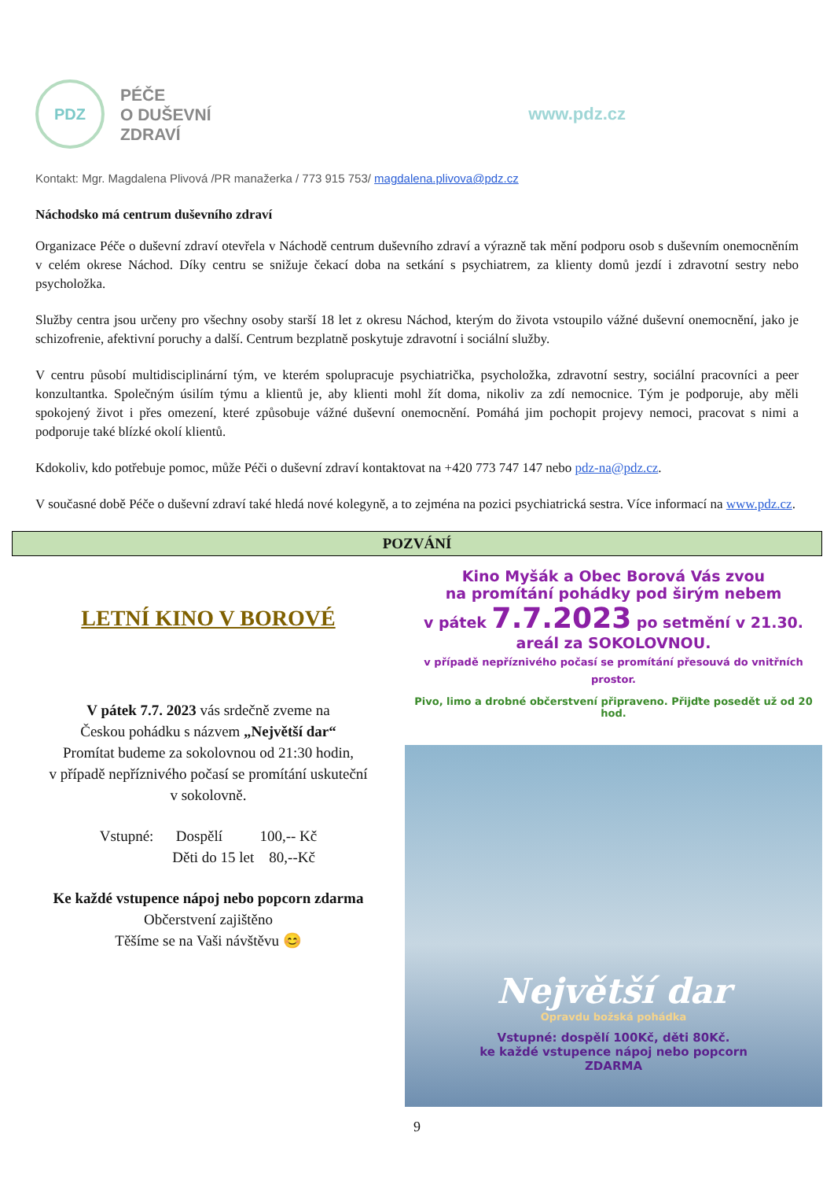PDZ
PÉČE
O DUŠEVNÍ
ZDRAVÍ
www.pdz.cz
Kontakt: Mgr. Magdalena Plivová /PR manažerka / 773 915 753/ magdalena.plivova@pdz.cz
Náchodsko má centrum duševního zdraví
Organizace Péče o duševní zdraví otevřela v Náchodě centrum duševního zdraví a výrazně tak mění podporu osob s duševním onemocněním v celém okrese Náchod. Díky centru se snižuje čekací doba na setkání s psychiatrem, za klienty domů jezdí i zdravotní sestry nebo psycholožka.
Služby centra jsou určeny pro všechny osoby starší 18 let z okresu Náchod, kterým do života vstoupilo vážné duševní onemocnění, jako je schizofrenie, afektivní poruchy a další. Centrum bezplatně poskytuje zdravotní i sociální služby.
V centru působí multidisciplinární tým, ve kterém spolupracuje psychiatrička, psycholožka, zdravotní sestry, sociální pracovníci a peer konzultantka. Společným úsilím týmu a klientů je, aby klienti mohl žít doma, nikoliv za zdí nemocnice. Tým je podporuje, aby měli spokojený život i přes omezení, které způsobuje vážné duševní onemocnění. Pomáhá jim pochopit projevy nemoci, pracovat s nimi a podporuje také blízké okolí klientů.
Kdokoliv, kdo potřebuje pomoc, může Péči o duševní zdraví kontaktovat na +420 773 747 147 nebo pdz-na@pdz.cz.
V současné době Péče o duševní zdraví také hledá nové kolegyně, a to zejména na pozici psychiatrická sestra. Více informací na www.pdz.cz.
POZVÁNÍ
LETNÍ KINO V BOROVÉ
V pátek 7.7. 2023 vás srdečně zveme na
Českou pohádku s názvem „Největší dar“
Promítat budeme za sokolovnou od 21:30 hodin,
v případě nepříznivého počasí se promítání uskuteční
v sokolovně.
Vstupné: Dospělí 100,-- Kč
Děti do 15 let 80,--Kč
Ke každé vstupence nápoj nebo popcorn zdarma
Občerstvení zajištěno
Těšíme se na Vaši návštěvu 😊
Kino Myšák a Obec Borová Vás zvou
na promítání pohádky pod širým nebem
v pátek 7.7.2023 po setmění v 21.30.
areál za SOKOLOVNOU.
v případě nepříznivého počasí se promítání přesouvá do vnitřních prostor.
Pivo, limo a drobné občerstvení připraveno. Přijďte posedět už od 20 hod.
Největší dar
Opravdu božská pohádka
Vstupné: dospělí 100Kč, děti 80Kč.
ke každé vstupence nápoj nebo popcorn
ZDARMA
9